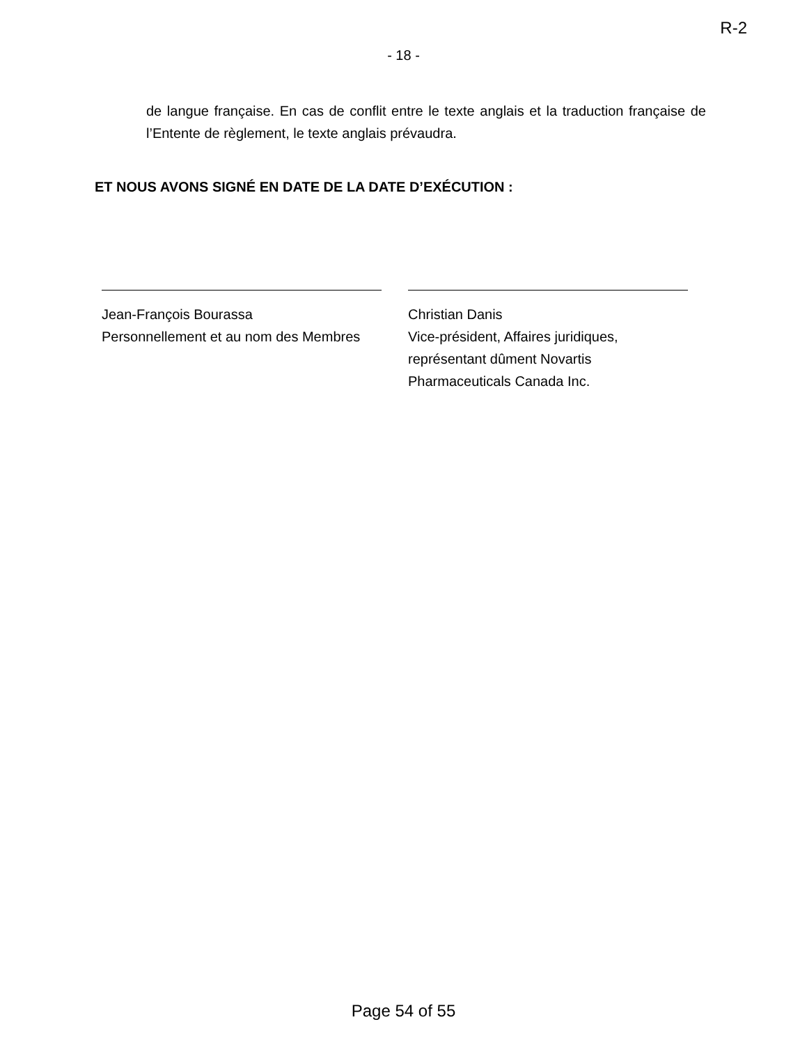R-2
- 18 -
de langue française. En cas de conflit entre le texte anglais et la traduction française de l’Entente de règlement, le texte anglais prévaudra.
ET NOUS AVONS SIGNÉ EN DATE DE LA DATE D’EXÉCUTION :
Jean-François Bourassa
Personnellement et au nom des Membres
Christian Danis
Vice-président, Affaires juridiques,
représentant dûment Novartis
Pharmaceuticals Canada Inc.
Page 54 of 55